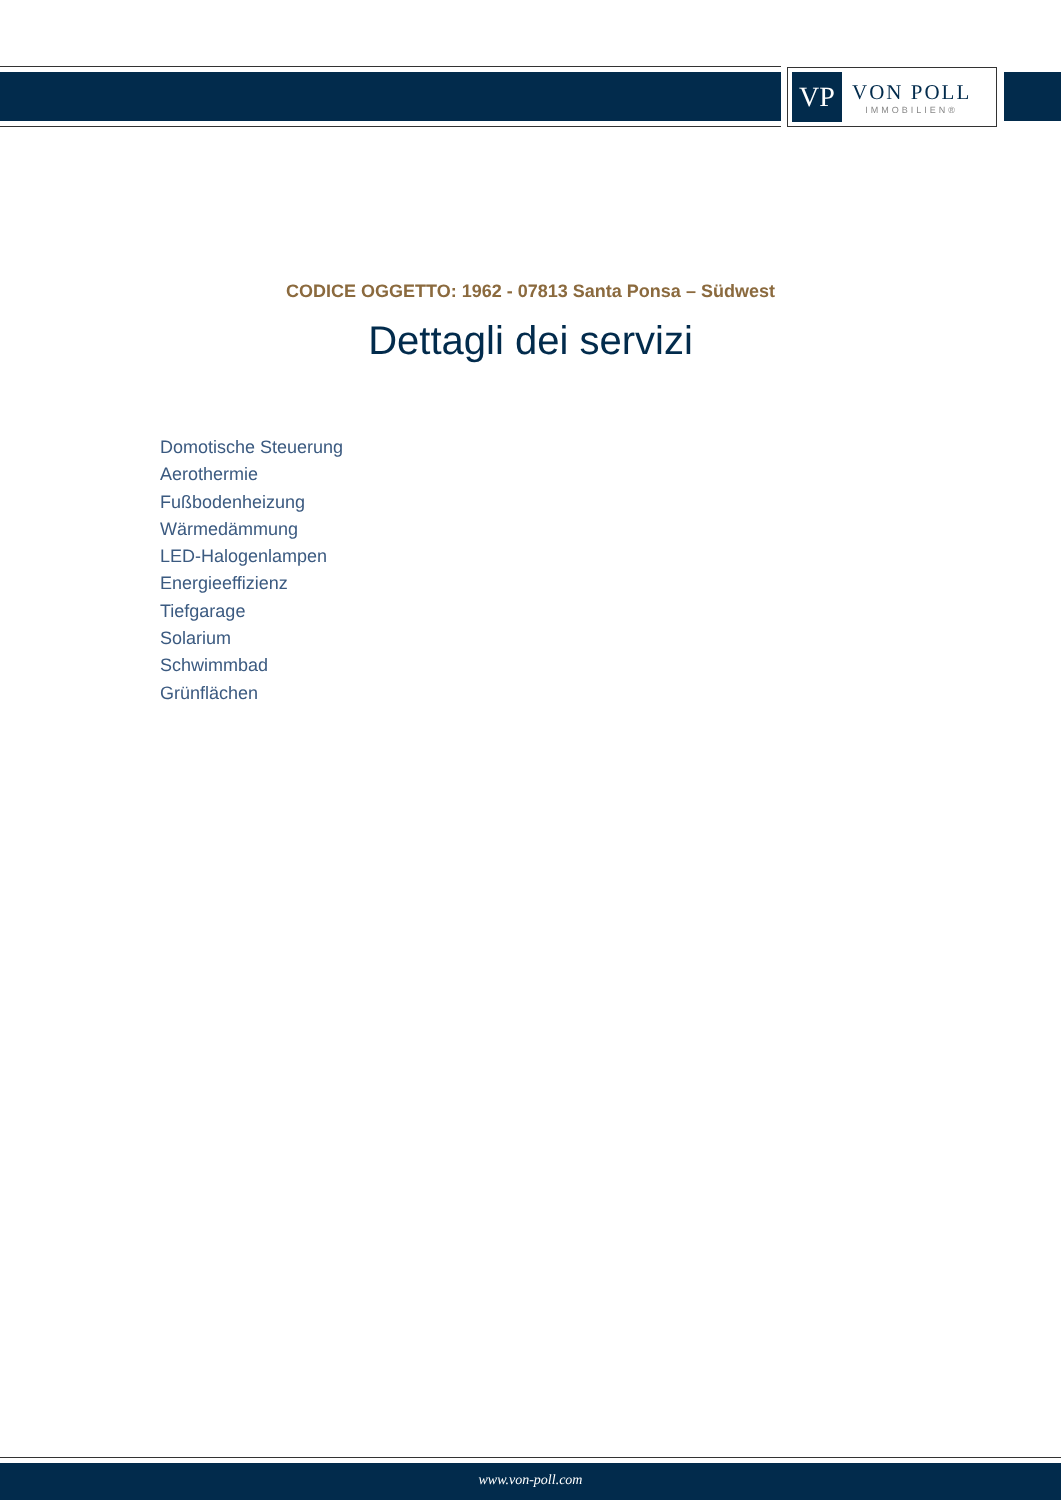VP
VON POLL
IMMOBILIEN®
CODICE OGGETTO: 1962 - 07813 Santa Ponsa – Südwest
Dettagli dei servizi
Domotische Steuerung
Aerothermie
Fußbodenheizung
Wärmedämmung
LED-Halogenlampen
Energieeffizienz
Tiefgarage
Solarium
Schwimmbad
Grünflächen
www.von-poll.com